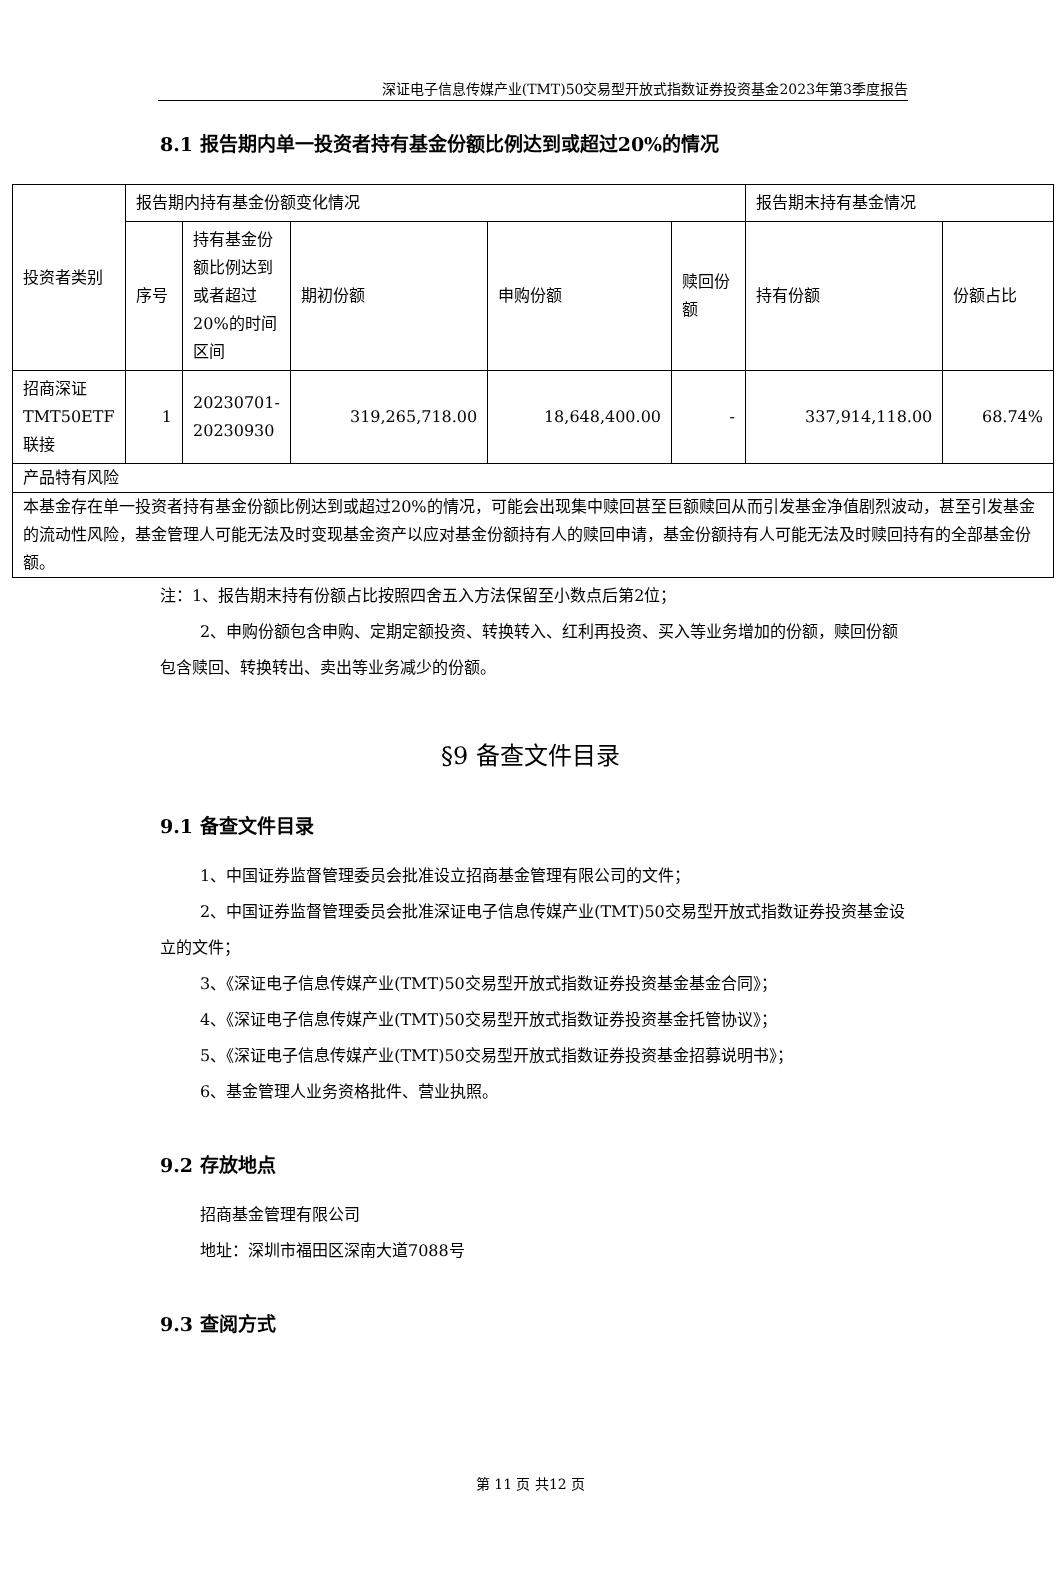深证电子信息传媒产业(TMT)50交易型开放式指数证券投资基金2023年第3季度报告
8.1 报告期内单一投资者持有基金份额比例达到或超过20%的情况
| 投资者类别 | 报告期内持有基金份额变化情况 | | | | | 报告期末持有基金情况 | |
| | 序号 | 持有基金份额比例达到或者超过20%的时间区间 | 期初份额 | 申购份额 | 赎回份额 | 持有份额 | 份额占比 |
| 招商深证TMT50ETF联接 | 1 | 20230701-20230930 | 319,265,718.00 | 18,648,400.00 | - | 337,914,118.00 | 68.74% |
| 产品特有风险 | | | | | | | |
| 本基金存在单一投资者持有基金份额比例达到或超过20%的情况，可能会出现集中赎回甚至巨额赎回从而引发基金净值剧烈波动，甚至引发基金的流动性风险，基金管理人可能无法及时变现基金资产以应对基金份额持有人的赎回申请，基金份额持有人可能无法及时赎回持有的全部基金份额。 | | | | | | | |
注：1、报告期末持有份额占比按照四舍五入方法保留至小数点后第2位；
2、申购份额包含申购、定期定额投资、转换转入、红利再投资、买入等业务增加的份额，赎回份额包含赎回、转换转出、卖出等业务减少的份额。
§9 备查文件目录
9.1 备查文件目录
1、中国证券监督管理委员会批准设立招商基金管理有限公司的文件；
2、中国证券监督管理委员会批准深证电子信息传媒产业(TMT)50交易型开放式指数证券投资基金设立的文件；
3、《深证电子信息传媒产业(TMT)50交易型开放式指数证券投资基金基金合同》；
4、《深证电子信息传媒产业(TMT)50交易型开放式指数证券投资基金托管协议》；
5、《深证电子信息传媒产业(TMT)50交易型开放式指数证券投资基金招募说明书》；
6、基金管理人业务资格批件、营业执照。
9.2 存放地点
招商基金管理有限公司
地址：深圳市福田区深南大道7088号
9.3 查阅方式
第 11 页 共12 页